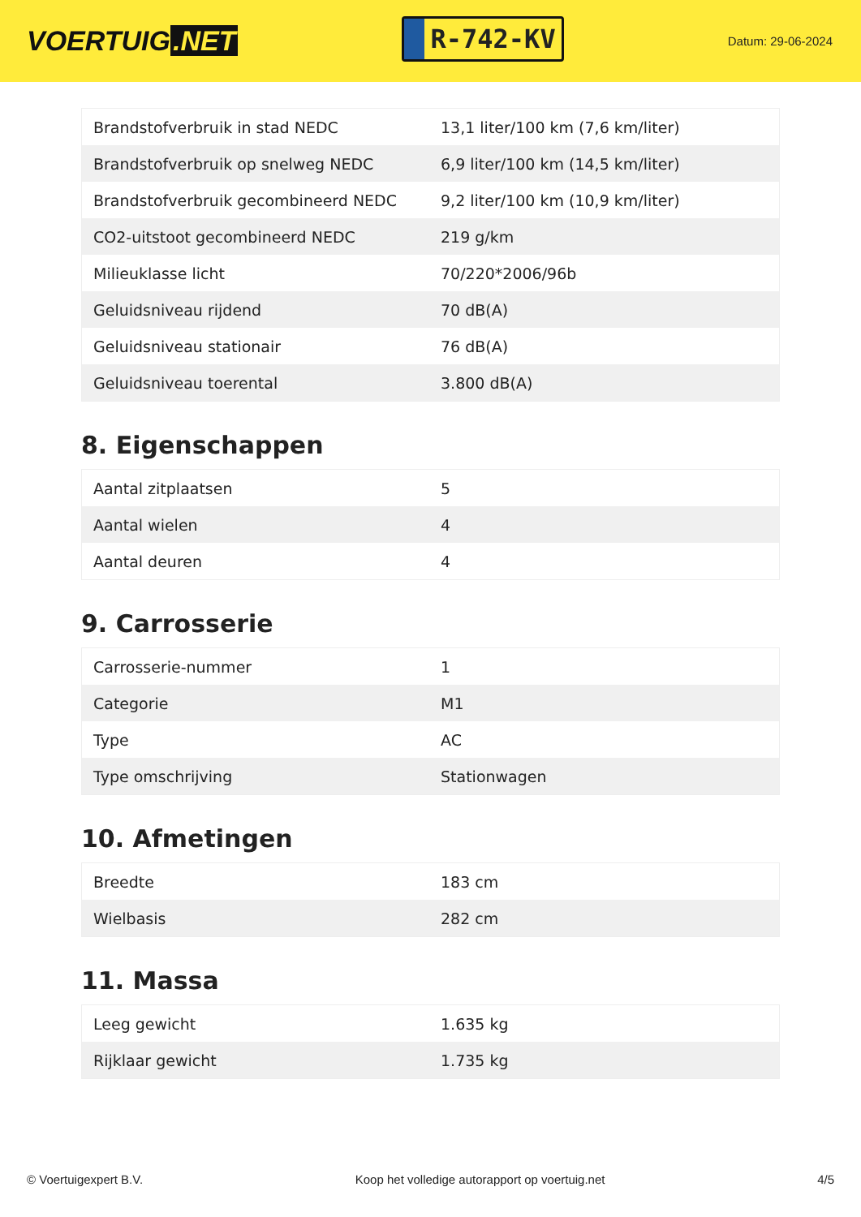VOERTUIG.NET
R-742-KV
Datum: 29-06-2024
| Brandstofverbruik in stad NEDC | 13,1 liter/100 km (7,6 km/liter) |
| Brandstofverbruik op snelweg NEDC | 6,9 liter/100 km (14,5 km/liter) |
| Brandstofverbruik gecombineerd NEDC | 9,2 liter/100 km (10,9 km/liter) |
| CO2-uitstoot gecombineerd NEDC | 219 g/km |
| Milieuklasse licht | 70/220*2006/96b |
| Geluidsniveau rijdend | 70 dB(A) |
| Geluidsniveau stationair | 76 dB(A) |
| Geluidsniveau toerental | 3.800 dB(A) |
8. Eigenschappen
| Aantal zitplaatsen | 5 |
| Aantal wielen | 4 |
| Aantal deuren | 4 |
9. Carrosserie
| Carrosserie-nummer | 1 |
| Categorie | M1 |
| Type | AC |
| Type omschrijving | Stationwagen |
10. Afmetingen
| Breedte | 183 cm |
| Wielbasis | 282 cm |
11. Massa
| Leeg gewicht | 1.635 kg |
| Rijklaar gewicht | 1.735 kg |
© Voertuigexpert B.V. Koop het volledige autorapport op voertuig.net 4/5